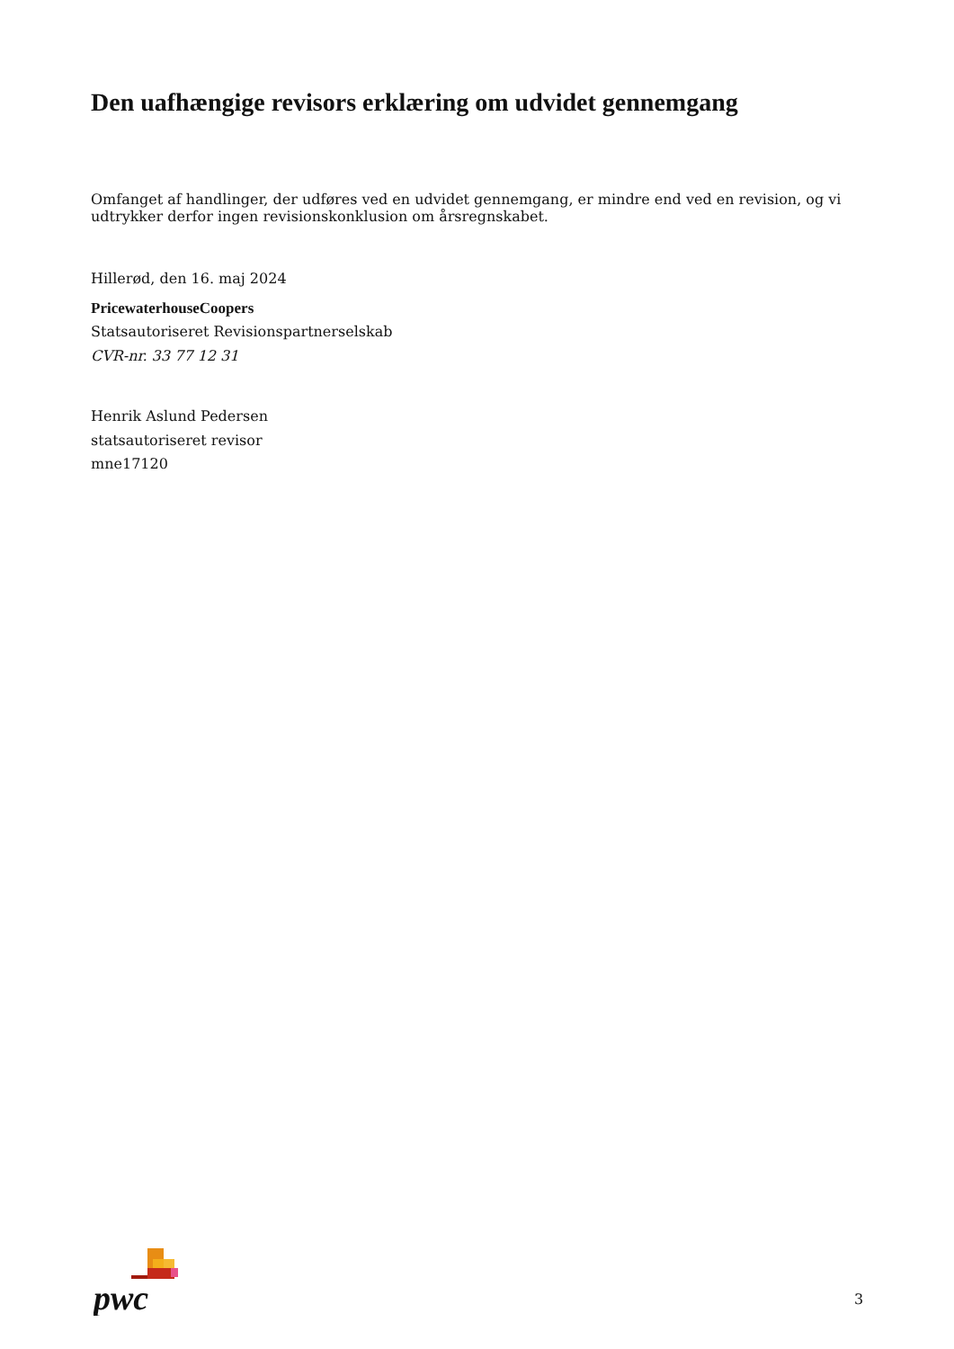Den uafhængige revisors erklæring om udvidet gennemgang
Omfanget af handlinger, der udføres ved en udvidet gennemgang, er mindre end ved en revision, og vi udtrykker derfor ingen revisionskonklusion om årsregnskabet.
Hillerød, den 16. maj 2024
PricewaterhouseCoopers
Statsautoriseret Revisionspartnerselskab
CVR-nr. 33 77 12 31
Henrik Aslund Pedersen
statsautoriseret revisor
mne17120
pwc
3